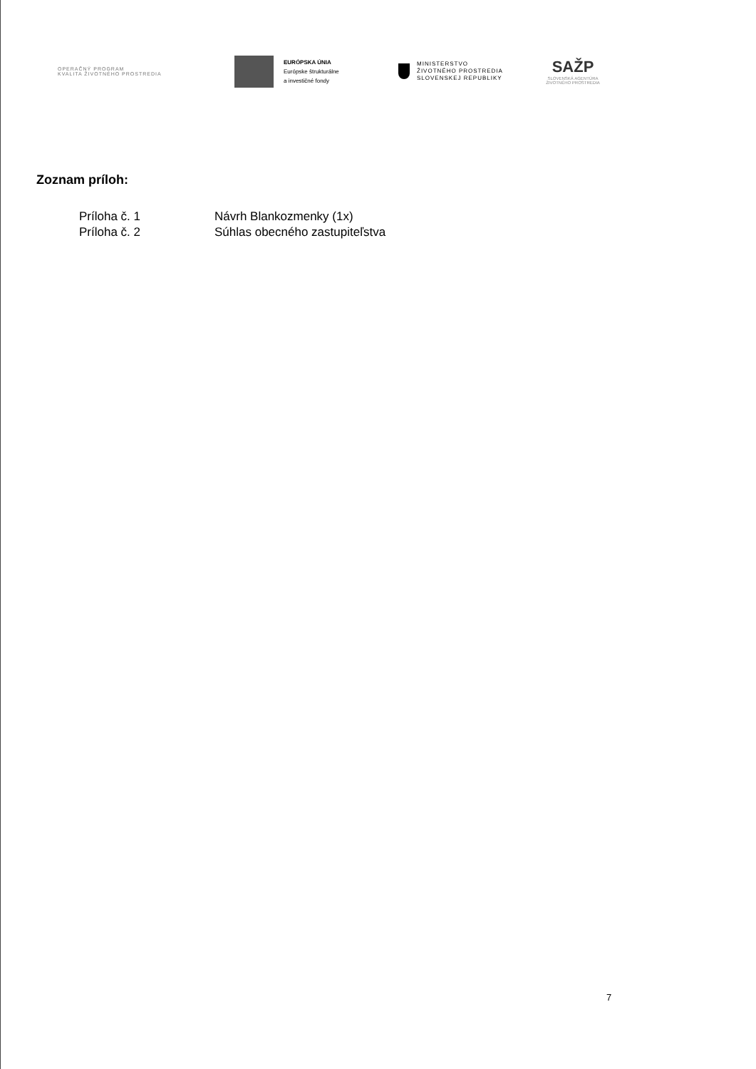OPERAČNÝ PROGRAM
KVALITA ŽIVOTNÉHO PROSTREDIA
EURÓPSKA ÚNIA
Európske štrukturálne
a investičné fondy
MINISTERSTVO
ŽIVOTNÉHO PROSTREDIA
SLOVENSKEJ REPUBLIKY
SAŽP
SLOVENSKÁ AGENTÚRA
ŽIVOTNÉHO PROSTREDIA
Zoznam príloh:
| Príloha č. 1 | Návrh Blankozmenky (1x) |
| Príloha č. 2 | Súhlas obecného zastupiteľstva |
7